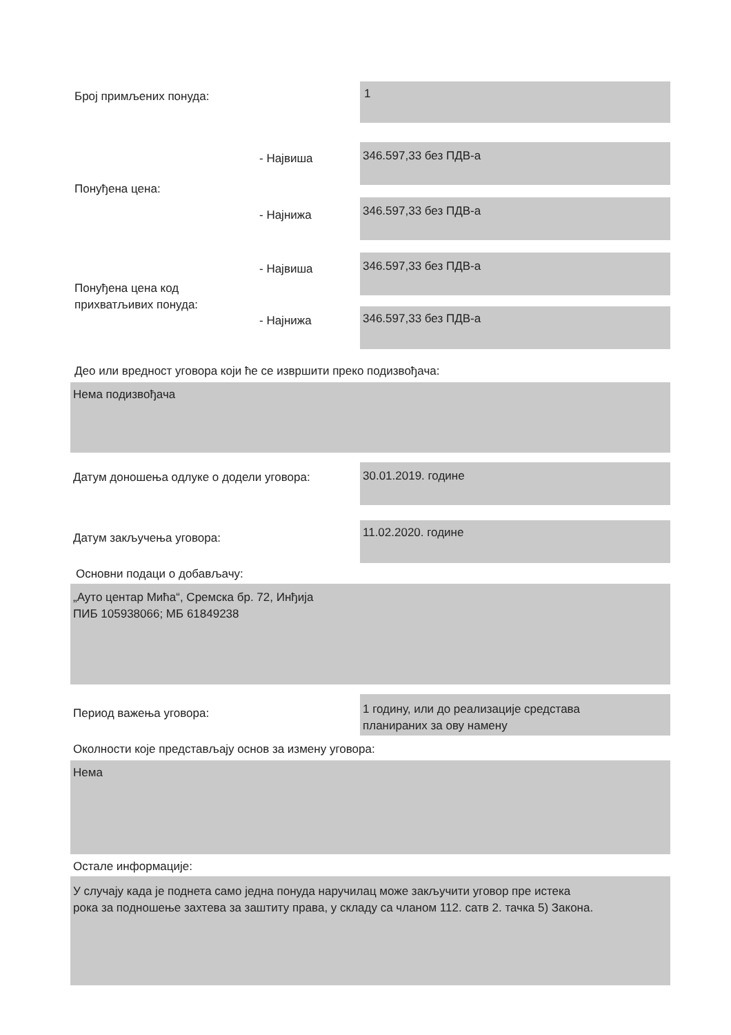Број примљених понуда: 1
- Највиша
346.597,33 без ПДВ-а
Понуђена цена:
- Најнижа
346.597,33 без ПДВ-а
- Највиша
346.597,33 без ПДВ-а
Понуђена цена код
прихватљивих понуда:
- Најнижа 346.597,33 без ПДВ-а
Део или вредност уговора који ће се извршити преко подизвођача:
Нема подизвођача
Датум доношења одлуке о додели уговора:
30.01.2019. године
Датум закључења уговора:
11.02.2020. године
Основни подаци о добављачу:
„Ауто центар Мића“, Сремска бр. 72, Инђија
ПИБ 105938066; МБ 61849238
Период важења уговора:
1 годину, или до реализације средстава
планираних за ову намену
Околности које представљају основ за измену уговора:
Нема
Остале информације:
У случају када је поднета само једна понуда наручилац може закључити уговор пре истека
рока за подношење захтева за заштиту права, у складу са чланом 112. сатв 2. тачка 5) Закона.